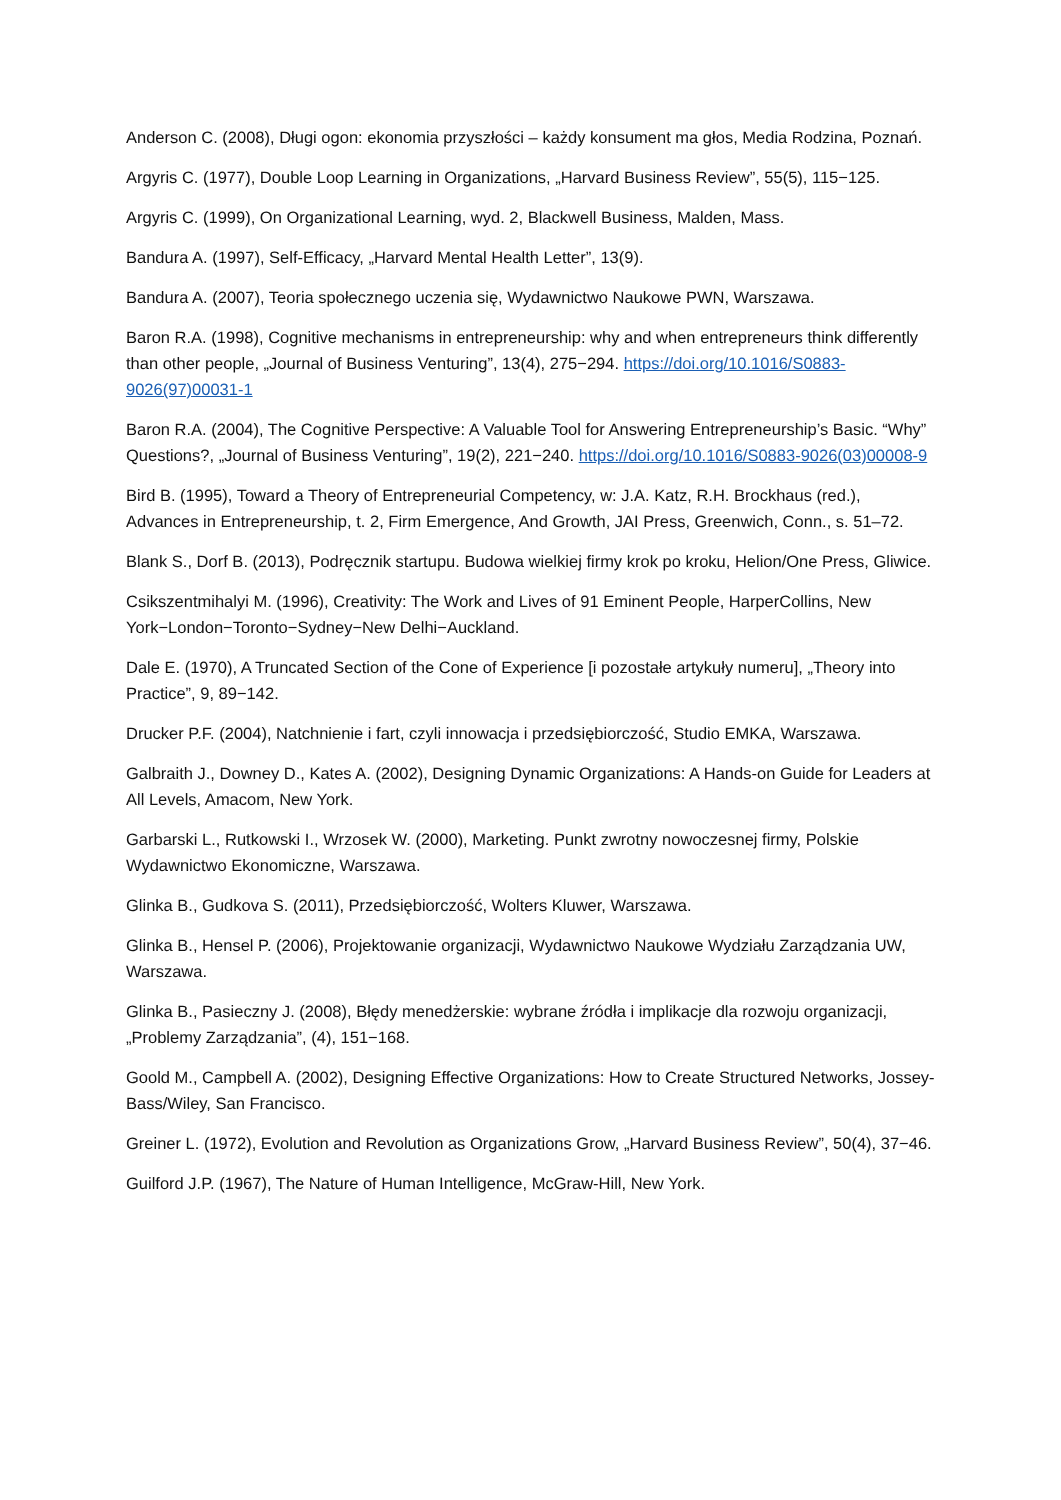Anderson C. (2008), Długi ogon: ekonomia przyszłości – każdy konsument ma głos, Media Rodzina, Poznań.
Argyris C. (1977), Double Loop Learning in Organizations, „Harvard Business Review”, 55(5), 115−125.
Argyris C. (1999), On Organizational Learning, wyd. 2, Blackwell Business, Malden, Mass.
Bandura A. (1997), Self-Efficacy, „Harvard Mental Health Letter”, 13(9).
Bandura A. (2007), Teoria społecznego uczenia się, Wydawnictwo Naukowe PWN, Warszawa.
Baron R.A. (1998), Cognitive mechanisms in entrepreneurship: why and when entrepreneurs think differently than other people, „Journal of Business Venturing”, 13(4), 275−294. https://doi.org/10.1016/S0883-9026(97)00031-1
Baron R.A. (2004), The Cognitive Perspective: A Valuable Tool for Answering Entrepreneurship’s Basic. “Why” Questions?, „Journal of Business Venturing”, 19(2), 221−240. https://doi.org/10.1016/S0883-9026(03)00008-9
Bird B. (1995), Toward a Theory of Entrepreneurial Competency, w: J.A. Katz, R.H. Brockhaus (red.), Advances in Entrepreneurship, t. 2, Firm Emergence, And Growth, JAI Press, Greenwich, Conn., s. 51–72.
Blank S., Dorf B. (2013), Podręcznik startupu. Budowa wielkiej firmy krok po kroku, Helion/One Press, Gliwice.
Csikszentmihalyi M. (1996), Creativity: The Work and Lives of 91 Eminent People, HarperCollins, New York−London−Toronto−Sydney−New Delhi−Auckland.
Dale E. (1970), A Truncated Section of the Cone of Experience [i pozostałe artykuły numeru], „Theory into Practice”, 9, 89−142.
Drucker P.F. (2004), Natchnienie i fart, czyli innowacja i przedsiębiorczość, Studio EMKA, Warszawa.
Galbraith J., Downey D., Kates A. (2002), Designing Dynamic Organizations: A Hands-on Guide for Leaders at All Levels, Amacom, New York.
Garbarski L., Rutkowski I., Wrzosek W. (2000), Marketing. Punkt zwrotny nowoczesnej firmy, Polskie Wydawnictwo Ekonomiczne, Warszawa.
Glinka B., Gudkova S. (2011), Przedsiębiorczość, Wolters Kluwer, Warszawa.
Glinka B., Hensel P. (2006), Projektowanie organizacji, Wydawnictwo Naukowe Wydziału Zarządzania UW, Warszawa.
Glinka B., Pasieczny J. (2008), Błędy menedżerskie: wybrane źródła i implikacje dla rozwoju organizacji, „Problemy Zarządzania”, (4), 151−168.
Goold M., Campbell A. (2002), Designing Effective Organizations: How to Create Structured Networks, Jossey-Bass/Wiley, San Francisco.
Greiner L. (1972), Evolution and Revolution as Organizations Grow, „Harvard Business Review”, 50(4), 37−46.
Guilford J.P. (1967), The Nature of Human Intelligence, McGraw-Hill, New York.